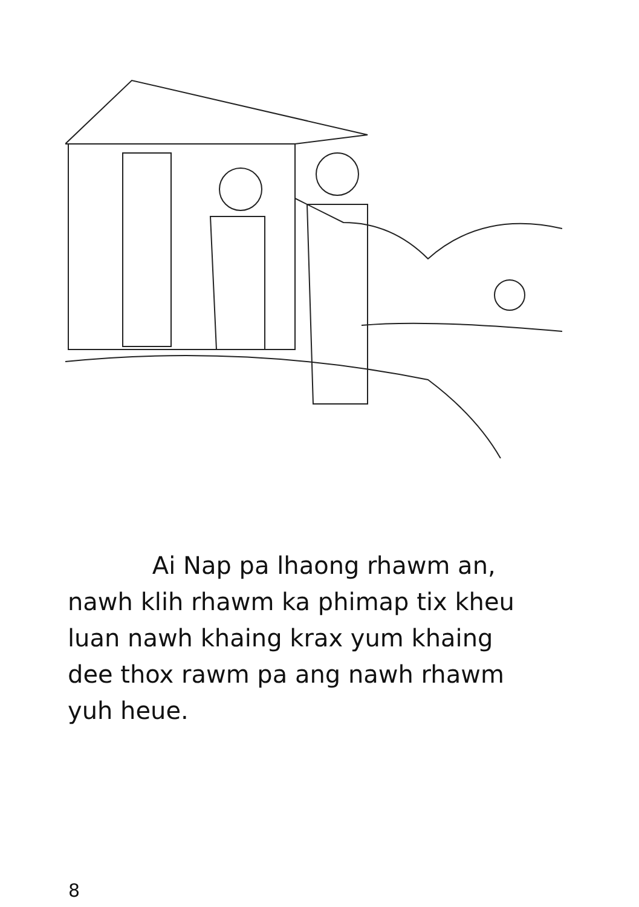Ai Nap pa lhaong rhawm an,
nawh klih rhawm ka phimap tix kheu
luan nawh khaing krax yum khaing
dee thox rawm pa ang nawh rhawm
yuh heue.
8